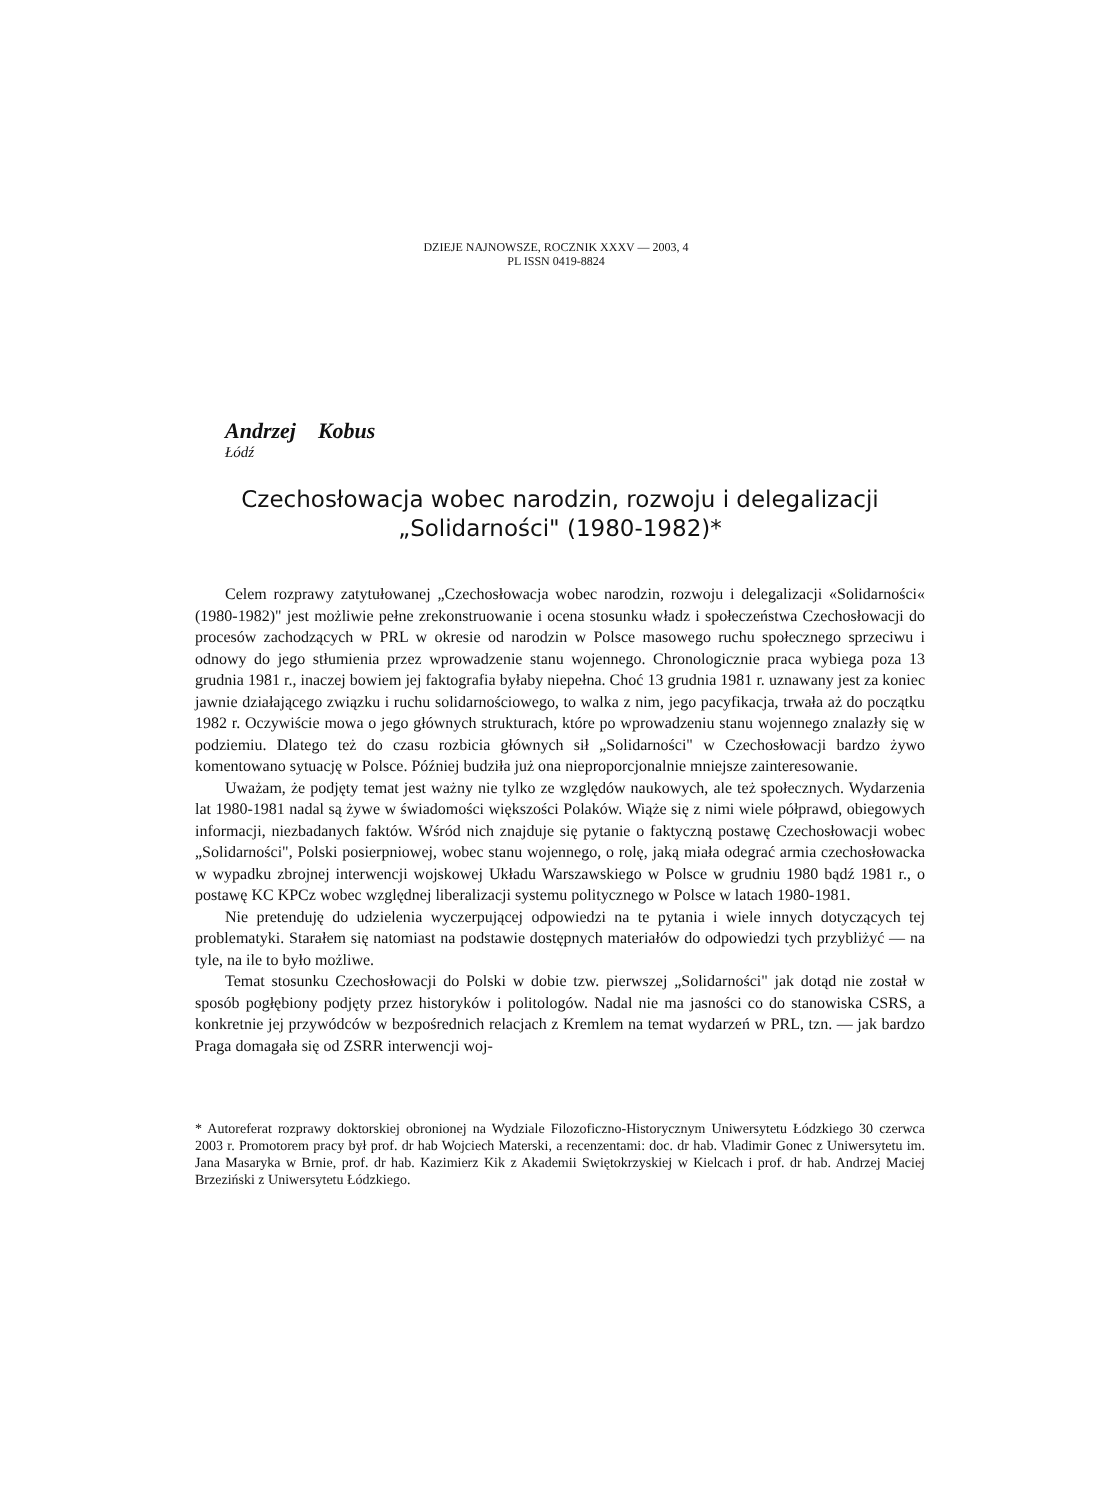DZIEJE NAJNOWSZE, ROCZNIK XXXV — 2003, 4
PL ISSN 0419-8824
Andrzej Kobus
Łódź
Czechosłowacja wobec narodzin, rozwoju i delegalizacji
„Solidarności" (1980-1982)*
Celem rozprawy zatytułowanej „Czechosłowacja wobec narodzin, rozwoju i delegalizacji «Solidarności« (1980-1982)" jest możliwie pełne zrekonstruowanie i ocena stosunku władz i społeczeństwa Czechosłowacji do procesów zachodzących w PRL w okresie od narodzin w Polsce masowego ruchu społecznego sprzeciwu i odnowy do jego stłumienia przez wprowadzenie stanu wojennego. Chronologicznie praca wybiega poza 13 grudnia 1981 r., inaczej bowiem jej faktografia byłaby niepełna. Choć 13 grudnia 1981 r. uznawany jest za koniec jawnie działającego związku i ruchu solidarnościowego, to walka z nim, jego pacyfikacja, trwała aż do początku 1982 r. Oczywiście mowa o jego głównych strukturach, które po wprowadzeniu stanu wojennego znalazły się w podziemiu. Dlatego też do czasu rozbicia głównych sił „Solidarności" w Czechosłowacji bardzo żywo komentowano sytuację w Polsce. Później budziła już ona nieproporcjonalnie mniejsze zainteresowanie.
Uważam, że podjęty temat jest ważny nie tylko ze względów naukowych, ale też społecznych. Wydarzenia lat 1980-1981 nadal są żywe w świadomości większości Polaków. Wiąże się z nimi wiele półprawd, obiegowych informacji, niezbadanych faktów. Wśród nich znajduje się pytanie o faktyczną postawę Czechosłowacji wobec „Solidarności", Polski posierpniowej, wobec stanu wojennego, o rolę, jaką miała odegrać armia czechosłowacka w wypadku zbrojnej interwencji wojskowej Układu Warszawskiego w Polsce w grudniu 1980 bądź 1981 r., o postawę KC KPCz wobec względnej liberalizacji systemu politycznego w Polsce w latach 1980-1981.
Nie pretenduję do udzielenia wyczerpującej odpowiedzi na te pytania i wiele innych dotyczących tej problematyki. Starałem się natomiast na podstawie dostępnych materiałów do odpowiedzi tych przybliżyć — na tyle, na ile to było możliwe.
Temat stosunku Czechosłowacji do Polski w dobie tzw. pierwszej „Solidarności" jak dotąd nie został w sposób pogłębiony podjęty przez historyków i politologów. Nadal nie ma jasności co do stanowiska CSRS, a konkretnie jej przywódców w bezpośrednich relacjach z Kremlem na temat wydarzeń w PRL, tzn. — jak bardzo Praga domagała się od ZSRR interwencji woj-
* Autoreferat rozprawy doktorskiej obronionej na Wydziale Filozoficzno-Historycznym Uniwersytetu Łódzkiego 30 czerwca 2003 r. Promotorem pracy był prof. dr hab Wojciech Materski, a recenzentami: doc. dr hab. Vladimir Gonec z Uniwersytetu im. Jana Masaryka w Brnie, prof. dr hab. Kazimierz Kik z Akademii Swiętokrzyskiej w Kielcach i prof. dr hab. Andrzej Maciej Brzeziński z Uniwersytetu Łódzkiego.